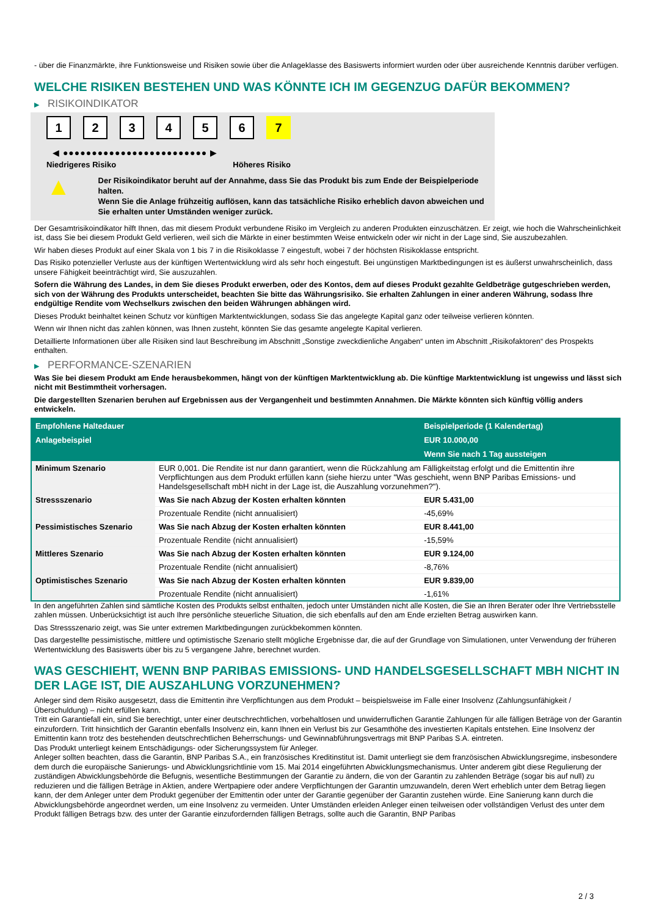- über die Finanzmärkte, ihre Funktionsweise und Risiken sowie über die Anlageklasse des Basiswerts informiert wurden oder über ausreichende Kenntnis darüber verfügen.
WELCHE RISIKEN BESTEHEN UND WAS KÖNNTE ICH IM GEGENZUG DAFÜR BEKOMMEN?
▶ RISIKOINDIKATOR
123456 7
◀ ●●●●●●●●●●●●●●●●●●●●●●●●● ▶
Niedrigeres Risiko Höheres Risiko
▲
Der Risikoindikator beruht auf der Annahme, dass Sie das Produkt bis zum Ende der Beispielperiode halten.
Wenn Sie die Anlage frühzeitig auflösen, kann das tatsächliche Risiko erheblich davon abweichen und Sie erhalten unter Umständen weniger zurück.
Der Gesamtrisikoindikator hilft Ihnen, das mit diesem Produkt verbundene Risiko im Vergleich zu anderen Produkten einzuschätzen. Er zeigt, wie hoch die Wahrscheinlichkeit ist, dass Sie bei diesem Produkt Geld verlieren, weil sich die Märkte in einer bestimmten Weise entwickeln oder wir nicht in der Lage sind, Sie auszubezahlen.
Wir haben dieses Produkt auf einer Skala von 1 bis 7 in die Risikoklasse 7 eingestuft, wobei 7 der höchsten Risikoklasse entspricht.
Das Risiko potenzieller Verluste aus der künftigen Wertentwicklung wird als sehr hoch eingestuft. Bei ungünstigen Marktbedingungen ist es äußerst unwahrscheinlich, dass unsere Fähigkeit beeinträchtigt wird, Sie auszuzahlen.
Sofern die Währung des Landes, in dem Sie dieses Produkt erwerben, oder des Kontos, dem auf dieses Produkt gezahlte Geldbeträge gutgeschrieben werden, sich von der Währung des Produkts unterscheidet, beachten Sie bitte das Währungsrisiko. Sie erhalten Zahlungen in einer anderen Währung, sodass Ihre endgültige Rendite vom Wechselkurs zwischen den beiden Währungen abhängen wird.
Dieses Produkt beinhaltet keinen Schutz vor künftigen Marktentwicklungen, sodass Sie das angelegte Kapital ganz oder teilweise verlieren könnten.
Wenn wir Ihnen nicht das zahlen können, was Ihnen zusteht, könnten Sie das gesamte angelegte Kapital verlieren.
Detaillierte Informationen über alle Risiken sind laut Beschreibung im Abschnitt „Sonstige zweckdienliche Angaben“ unten im Abschnitt „Risikofaktoren“ des Prospekts enthalten.
▶ PERFORMANCE-SZENARIEN
Was Sie bei diesem Produkt am Ende herausbekommen, hängt von der künftigen Marktentwicklung ab. Die künftige Marktentwicklung ist ungewiss und lässt sich nicht mit Bestimmtheit vorhersagen.
Die dargestellten Szenarien beruhen auf Ergebnissen aus der Vergangenheit und bestimmten Annahmen. Die Märkte könnten sich künftig völlig anders entwickeln.
| Empfohlene Haltedauer | | Beispielperiode (1 Kalendertag) |
| --- | --- | --- |
| Anlagebeispiel | | EUR 10.000,00 |
| | | Wenn Sie nach 1 Tag aussteigen |
| Minimum Szenario | EUR 0,001. Die Rendite ist nur dann garantiert, wenn die Rückzahlung am Fälligkeitstag erfolgt und die Emittentin ihre Verpflichtungen aus dem Produkt erfüllen kann (siehe hierzu unter "Was geschieht, wenn BNP Paribas Emissions- und Handelsgesellschaft mbH nicht in der Lage ist, die Auszahlung vorzunehmen?"). | |
| Stressszenario | Was Sie nach Abzug der Kosten erhalten könnten | EUR 5.431,00 |
| | Prozentuale Rendite (nicht annualisiert) | -45,69% |
| Pessimistisches Szenario | Was Sie nach Abzug der Kosten erhalten könnten | EUR 8.441,00 |
| | Prozentuale Rendite (nicht annualisiert) | -15,59% |
| Mittleres Szenario | Was Sie nach Abzug der Kosten erhalten könnten | EUR 9.124,00 |
| | Prozentuale Rendite (nicht annualisiert) | -8,76% |
| Optimistisches Szenario | Was Sie nach Abzug der Kosten erhalten könnten | EUR 9.839,00 |
| | Prozentuale Rendite (nicht annualisiert) | -1,61% |
In den angeführten Zahlen sind sämtliche Kosten des Produkts selbst enthalten, jedoch unter Umständen nicht alle Kosten, die Sie an Ihren Berater oder Ihre Vertriebsstelle zahlen müssen. Unberücksichtigt ist auch Ihre persönliche steuerliche Situation, die sich ebenfalls auf den am Ende erzielten Betrag auswirken kann.
Das Stressszenario zeigt, was Sie unter extremen Marktbedingungen zurückbekommen könnten.
Das dargestellte pessimistische, mittlere und optimistische Szenario stellt mögliche Ergebnisse dar, die auf der Grundlage von Simulationen, unter Verwendung der früheren Wertentwicklung des Basiswerts über bis zu 5 vergangene Jahre, berechnet wurden.
WAS GESCHIEHT, WENN BNP PARIBAS EMISSIONS- UND HANDELSGESELLSCHAFT MBH NICHT IN DER LAGE IST, DIE AUSZAHLUNG VORZUNEHMEN?
Anleger sind dem Risiko ausgesetzt, dass die Emittentin ihre Verpflichtungen aus dem Produkt – beispielsweise im Falle einer Insolvenz (Zahlungsunfähigkeit / Überschuldung) – nicht erfüllen kann.
Tritt ein Garantiefall ein, sind Sie berechtigt, unter einer deutschrechtlichen, vorbehaltlosen und unwiderruflichen Garantie Zahlungen für alle fälligen Beträge von der Garantin einzufordern. Tritt hinsichtlich der Garantin ebenfalls Insolvenz ein, kann Ihnen ein Verlust bis zur Gesamthöhe des investierten Kapitals entstehen. Eine Insolvenz der Emittentin kann trotz des bestehenden deutschrechtlichen Beherrschungs- und Gewinnabführungsvertrags mit BNP Paribas S.A. eintreten.
Das Produkt unterliegt keinem Entschädigungs- oder Sicherungssystem für Anleger.
Anleger sollten beachten, dass die Garantin, BNP Paribas S.A., ein französisches Kreditinstitut ist. Damit unterliegt sie dem französischen Abwicklungsregime, insbesondere dem durch die europäische Sanierungs- und Abwicklungsrichtlinie vom 15. Mai 2014 eingeführten Abwicklungsmechanismus. Unter anderem gibt diese Regulierung der zuständigen Abwicklungsbehörde die Befugnis, wesentliche Bestimmungen der Garantie zu ändern, die von der Garantin zu zahlenden Beträge (sogar bis auf null) zu reduzieren und die fälligen Beträge in Aktien, andere Wertpapiere oder andere Verpflichtungen der Garantin umzuwandeln, deren Wert erheblich unter dem Betrag liegen kann, der dem Anleger unter dem Produkt gegenüber der Emittentin oder unter der Garantie gegenüber der Garantin zustehen würde. Eine Sanierung kann durch die Abwicklungsbehörde angeordnet werden, um eine Insolvenz zu vermeiden. Unter Umständen erleiden Anleger einen teilweisen oder vollständigen Verlust des unter dem Produkt fälligen Betrags bzw. des unter der Garantie einzufordernden fälligen Betrags, sollte auch die Garantin, BNP Paribas
2 / 3